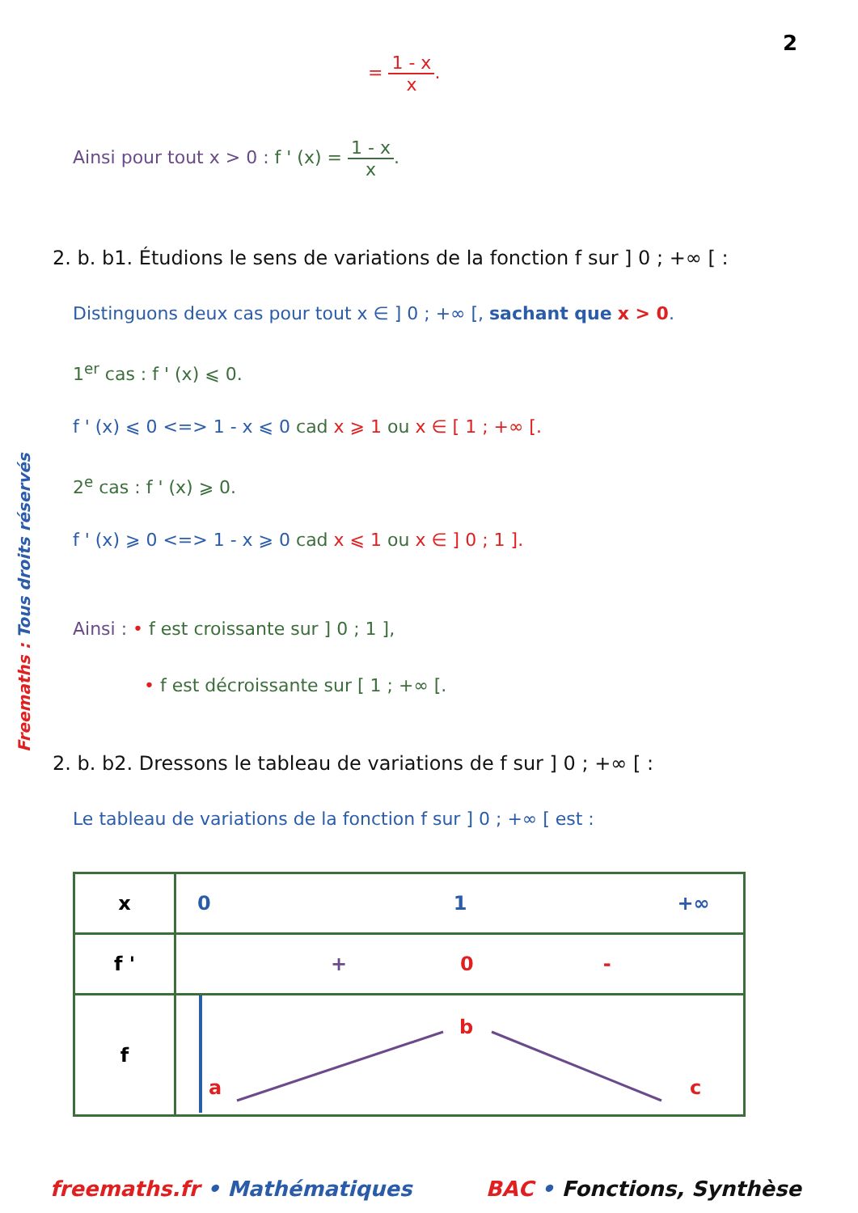2
=
1 - x
x
.
Ainsi pour tout x > 0 : f ' (x) =
1 - x
x
.
2. b. b1. Étudions le sens de variations de la fonction f sur ] 0 ; +∞ [ :
Distinguons deux cas pour tout x ∈ ] 0 ; +∞ [, sachant que x > 0.
1<sup>er</sup> cas : f ' (x) ⩽ 0.
f ' (x) ⩽ 0 <=> 1 - x ⩽ 0 cad x ⩾ 1 ou x ∈ [ 1 ; +∞ [.
2<sup>e</sup> cas : f ' (x) ⩾ 0.
f ' (x) ⩾ 0 <=> 1 - x ⩾ 0 cad x ⩽ 1 ou x ∈ ] 0 ; 1 ].
Ainsi : • f est croissante sur ] 0 ; 1 ],
• f est décroissante sur [ 1 ; +∞ [.
2. b. b2. Dressons le tableau de variations de f sur ] 0 ; +∞ [ :
Le tableau de variations de la fonction f sur ] 0 ; +∞ [ est :
| x | 0 1 +∞ |
| f ' | + 0 - |
| f | a b c |
freemaths.fr • Mathématiques BAC • Fonctions, Synthèse
Freemaths : Tous droits réservés